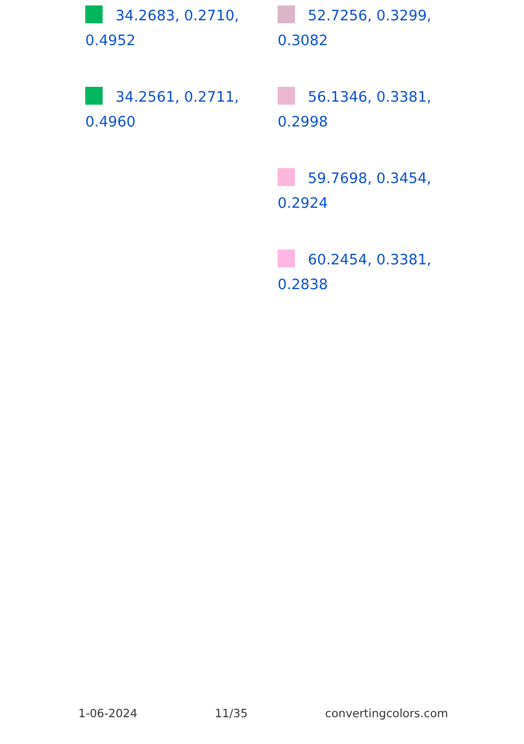34.2683, 0.2710, 0.4952
34.2561, 0.2711, 0.4960
52.7256, 0.3299, 0.3082
56.1346, 0.3381, 0.2998
59.7698, 0.3454, 0.2924
60.2454, 0.3381, 0.2838
1-06-2024 11/35 convertingcolors.com